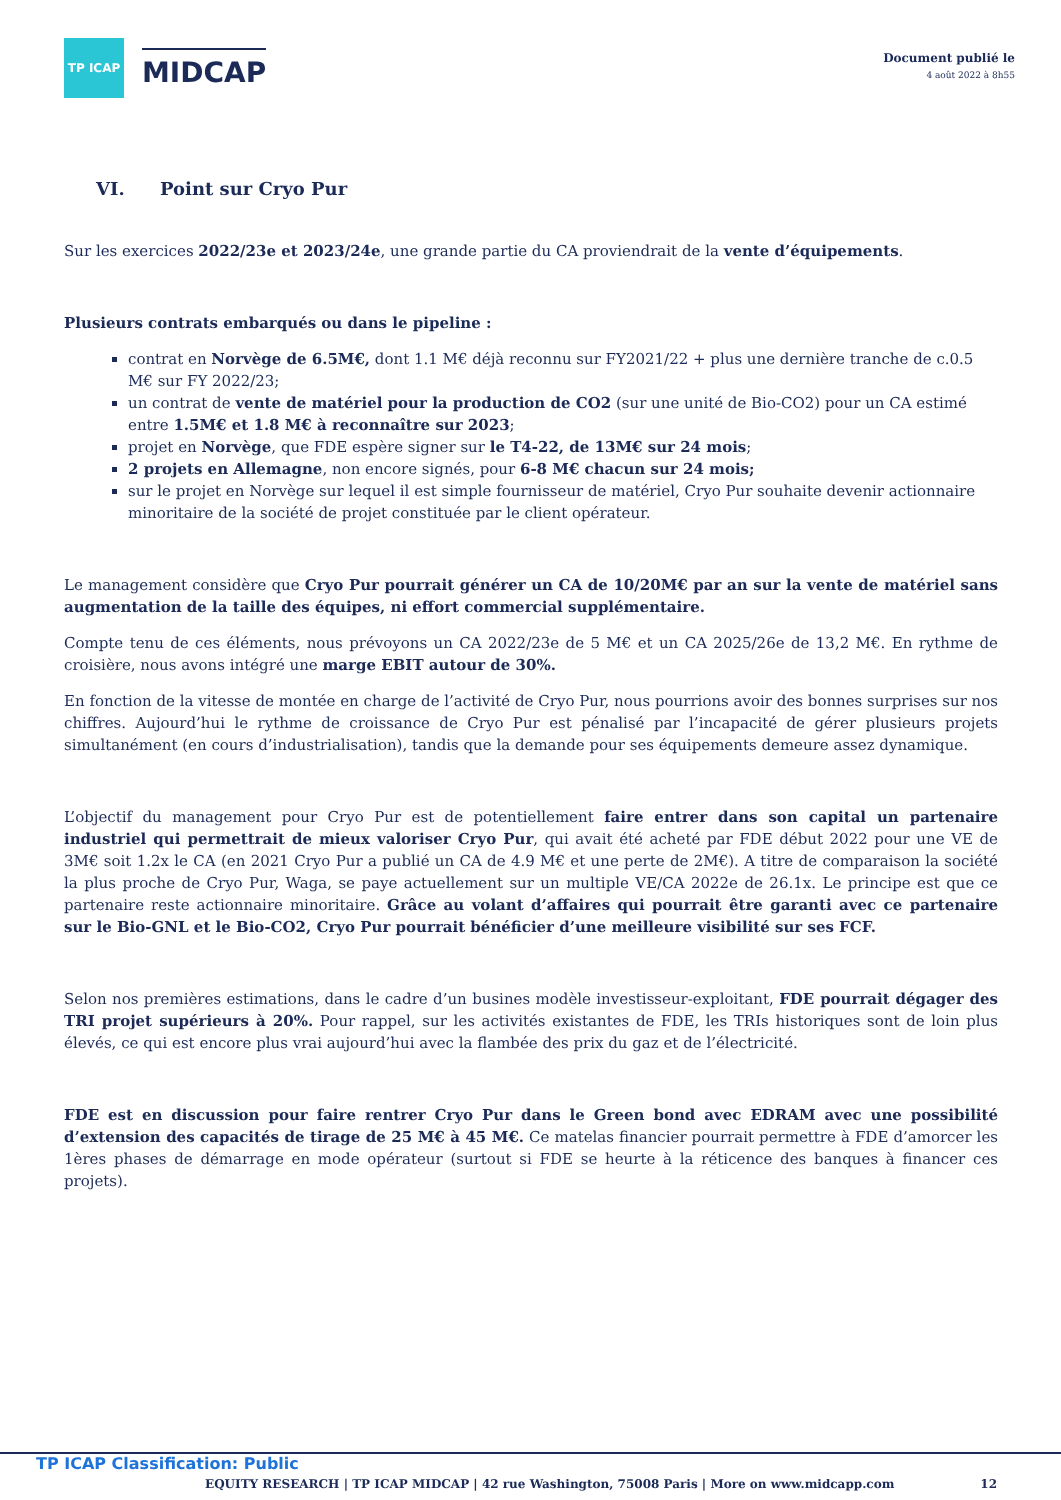TP ICAP
MIDCAP
Document publié le
4 août 2022 à 8h55
VI. Point sur Cryo Pur
Sur les exercices 2022/23e et 2023/24e, une grande partie du CA proviendrait de la vente d’équipements.
Plusieurs contrats embarqués ou dans le pipeline :
contrat en Norvège de 6.5M€, dont 1.1 M€ déjà reconnu sur FY2021/22 + plus une dernière tranche de c.0.5 M€ sur FY 2022/23;
un contrat de vente de matériel pour la production de CO2 (sur une unité de Bio-CO2) pour un CA estimé entre 1.5M€ et 1.8 M€ à reconnaître sur 2023;
projet en Norvège, que FDE espère signer sur le T4-22, de 13M€ sur 24 mois;
2 projets en Allemagne, non encore signés, pour 6-8 M€ chacun sur 24 mois;
sur le projet en Norvège sur lequel il est simple fournisseur de matériel, Cryo Pur souhaite devenir actionnaire minoritaire de la société de projet constituée par le client opérateur.
Le management considère que Cryo Pur pourrait générer un CA de 10/20M€ par an sur la vente de matériel sans augmentation de la taille des équipes, ni effort commercial supplémentaire.
Compte tenu de ces éléments, nous prévoyons un CA 2022/23e de 5 M€ et un CA 2025/26e de 13,2 M€. En rythme de croisière, nous avons intégré une marge EBIT autour de 30%.
En fonction de la vitesse de montée en charge de l’activité de Cryo Pur, nous pourrions avoir des bonnes surprises sur nos chiffres. Aujourd’hui le rythme de croissance de Cryo Pur est pénalisé par l’incapacité de gérer plusieurs projets simultanément (en cours d’industrialisation), tandis que la demande pour ses équipements demeure assez dynamique.
L’objectif du management pour Cryo Pur est de potentiellement faire entrer dans son capital un partenaire industriel qui permettrait de mieux valoriser Cryo Pur, qui avait été acheté par FDE début 2022 pour une VE de 3M€ soit 1.2x le CA (en 2021 Cryo Pur a publié un CA de 4.9 M€ et une perte de 2M€). A titre de comparaison la société la plus proche de Cryo Pur, Waga, se paye actuellement sur un multiple VE/CA 2022e de 26.1x. Le principe est que ce partenaire reste actionnaire minoritaire. Grâce au volant d’affaires qui pourrait être garanti avec ce partenaire sur le Bio-GNL et le Bio-CO2, Cryo Pur pourrait bénéficier d’une meilleure visibilité sur ses FCF.
Selon nos premières estimations, dans le cadre d’un busines modèle investisseur-exploitant, FDE pourrait dégager des TRI projet supérieurs à 20%. Pour rappel, sur les activités existantes de FDE, les TRIs historiques sont de loin plus élevés, ce qui est encore plus vrai aujourd’hui avec la flambée des prix du gaz et de l’électricité.
FDE est en discussion pour faire rentrer Cryo Pur dans le Green bond avec EDRAM avec une possibilité d’extension des capacités de tirage de 25 M€ à 45 M€. Ce matelas financier pourrait permettre à FDE d’amorcer les 1ères phases de démarrage en mode opérateur (surtout si FDE se heurte à la réticence des banques à financer ces projets).
TP ICAP Classification: Public
EQUITY RESEARCH | TP ICAP MIDCAP | 42 rue Washington, 75008 Paris | More on www.midcapp.com 12